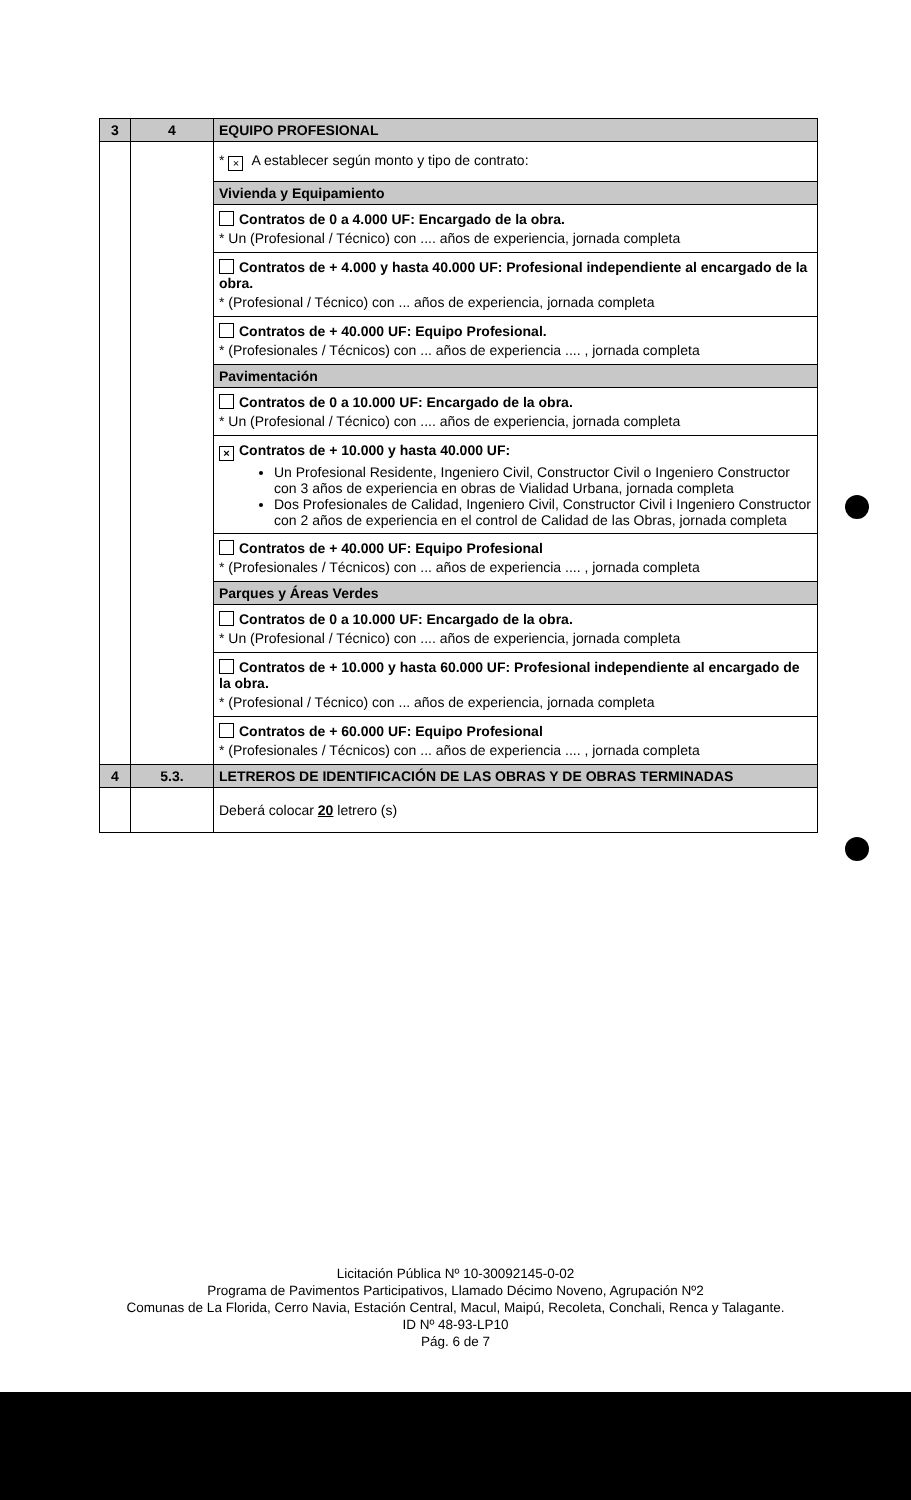| 3 | 4 | EQUIPO PROFESIONAL |
| | | * × A establecer según monto y tipo de contrato: |
| | | Vivienda y Equipamiento |
| | | Contratos de 0 a 4.000 UF: Encargado de la obra. * Un (Profesional / Técnico) con .... años de experiencia, jornada completa |
| | | Contratos de + 4.000 y hasta 40.000 UF: Profesional independiente al encargado de la obra. * (Profesional / Técnico) con ... años de experiencia, jornada completa |
| | | Contratos de + 40.000 UF: Equipo Profesional. * (Profesionales / Técnicos) con ... años de experiencia .... , jornada completa |
| | | Pavimentación |
| | | Contratos de 0 a 10.000 UF: Encargado de la obra. * Un (Profesional / Técnico) con .... años de experiencia, jornada completa |
| | | × Contratos de + 10.000 y hasta 40.000 UF: Un Profesional Residente, Ingeniero Civil, Constructor Civil o Ingeniero Constructor con 3 años de experiencia en obras de Vialidad Urbana, jornada completa Dos Profesionales de Calidad, Ingeniero Civil, Constructor Civil i Ingeniero Constructor con 2 años de experiencia en el control de Calidad de las Obras, jornada completa |
| | | Contratos de + 40.000 UF: Equipo Profesional * (Profesionales / Técnicos) con ... años de experiencia .... , jornada completa |
| | | Parques y Áreas Verdes |
| | | Contratos de 0 a 10.000 UF: Encargado de la obra. * Un (Profesional / Técnico) con .... años de experiencia, jornada completa |
| | | Contratos de + 10.000 y hasta 60.000 UF: Profesional independiente al encargado de la obra. * (Profesional / Técnico) con ... años de experiencia, jornada completa |
| | | Contratos de + 60.000 UF: Equipo Profesional * (Profesionales / Técnicos) con ... años de experiencia .... , jornada completa |
| 4 | 5.3. | LETREROS DE IDENTIFICACIÓN DE LAS OBRAS Y DE OBRAS TERMINADAS |
| | | Deberá colocar 20 letrero (s) |
Licitación Pública Nº 10-30092145-0-02
Programa de Pavimentos Participativos, Llamado Décimo Noveno, Agrupación Nº2
Comunas de La Florida, Cerro Navia, Estación Central, Macul, Maipú, Recoleta, Conchali, Renca y Talagante.
ID Nº 48-93-LP10
Pág. 6 de 7